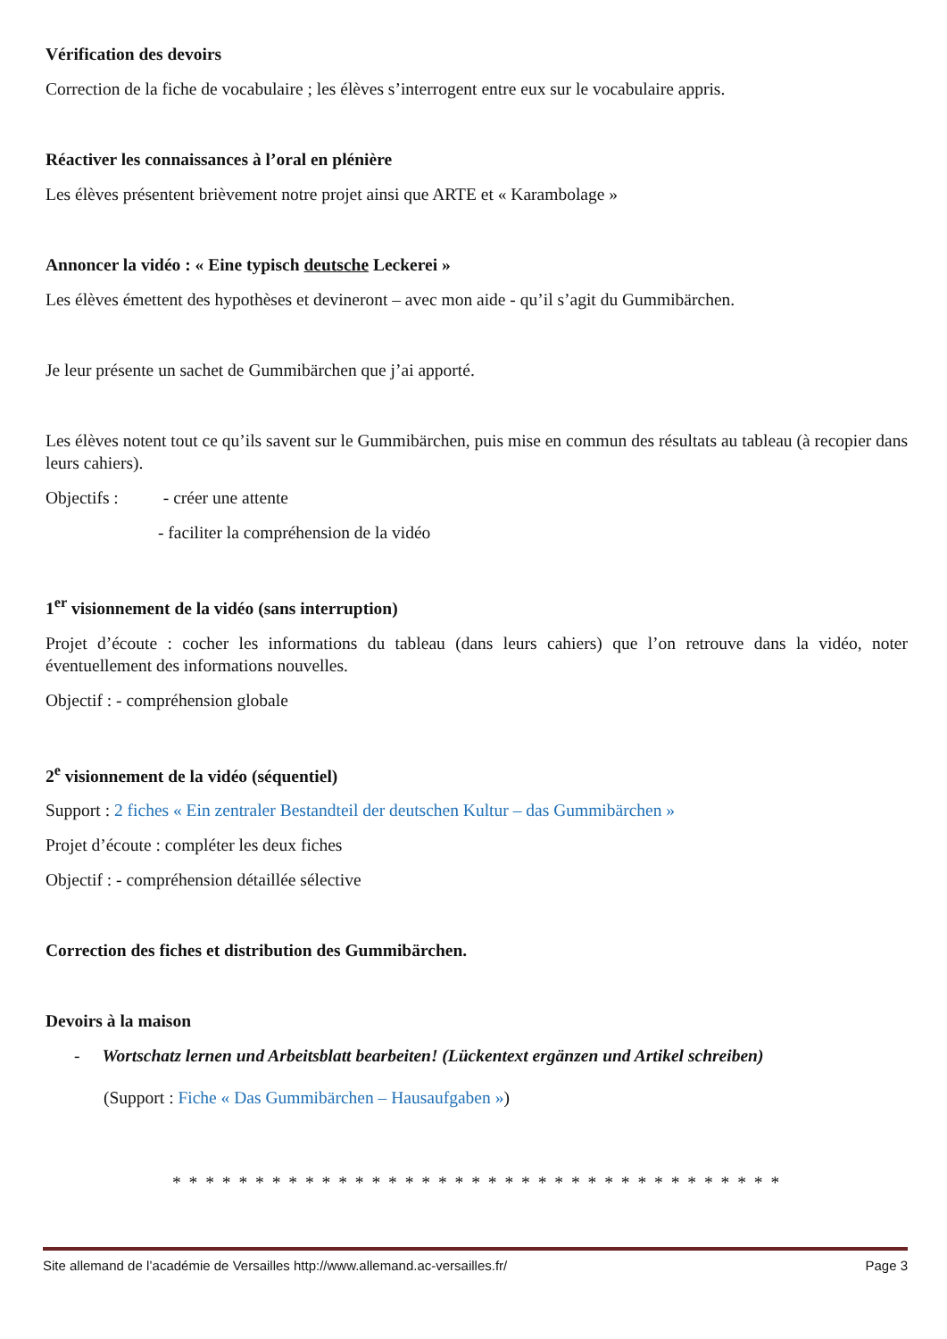Vérification des devoirs
Correction de la fiche de vocabulaire ; les élèves s’interrogent entre eux sur le vocabulaire appris.
Réactiver les connaissances à l’oral en plénière
Les élèves présentent brièvement notre projet ainsi que ARTE et « Karambolage »
Annoncer la vidéo : « Eine typisch deutsche Leckerei »
Les élèves émettent des hypothèses et devineront – avec mon aide - qu’il s’agit du Gummibärchen.
Je leur présente un sachet de Gummibärchen que j’ai apporté.
Les élèves notent tout ce qu’ils savent sur le Gummibärchen, puis mise en commun des résultats au tableau (à recopier dans leurs cahiers).
Objectifs : - créer une attente
- faciliter la compréhension de la vidéo
1<sup>er</sup> visionnement de la vidéo (sans interruption)
Projet d’écoute : cocher les informations du tableau (dans leurs cahiers) que l’on retrouve dans la vidéo, noter éventuellement des informations nouvelles.
Objectif : - compréhension globale
2<sup>e</sup> visionnement de la vidéo (séquentiel)
Support : 2 fiches « Ein zentraler Bestandteil der deutschen Kultur – das Gummibärchen »
Projet d’écoute : compléter les deux fiches
Objectif : - compréhension détaillée sélective
Correction des fiches et distribution des Gummibärchen.
Devoirs à la maison
- Wortschatz lernen und Arbeitsblatt bearbeiten! (Lückentext ergänzen und Artikel schreiben)
(Support : Fiche « Das Gummibärchen – Hausaufgaben »)
* * * * * * * * * * * * * * * * * * * * * * * * * * * * * * * * * * * * *
Site allemand de l’académie de Versailles http://www.allemand.ac-versailles.fr/ Page 3